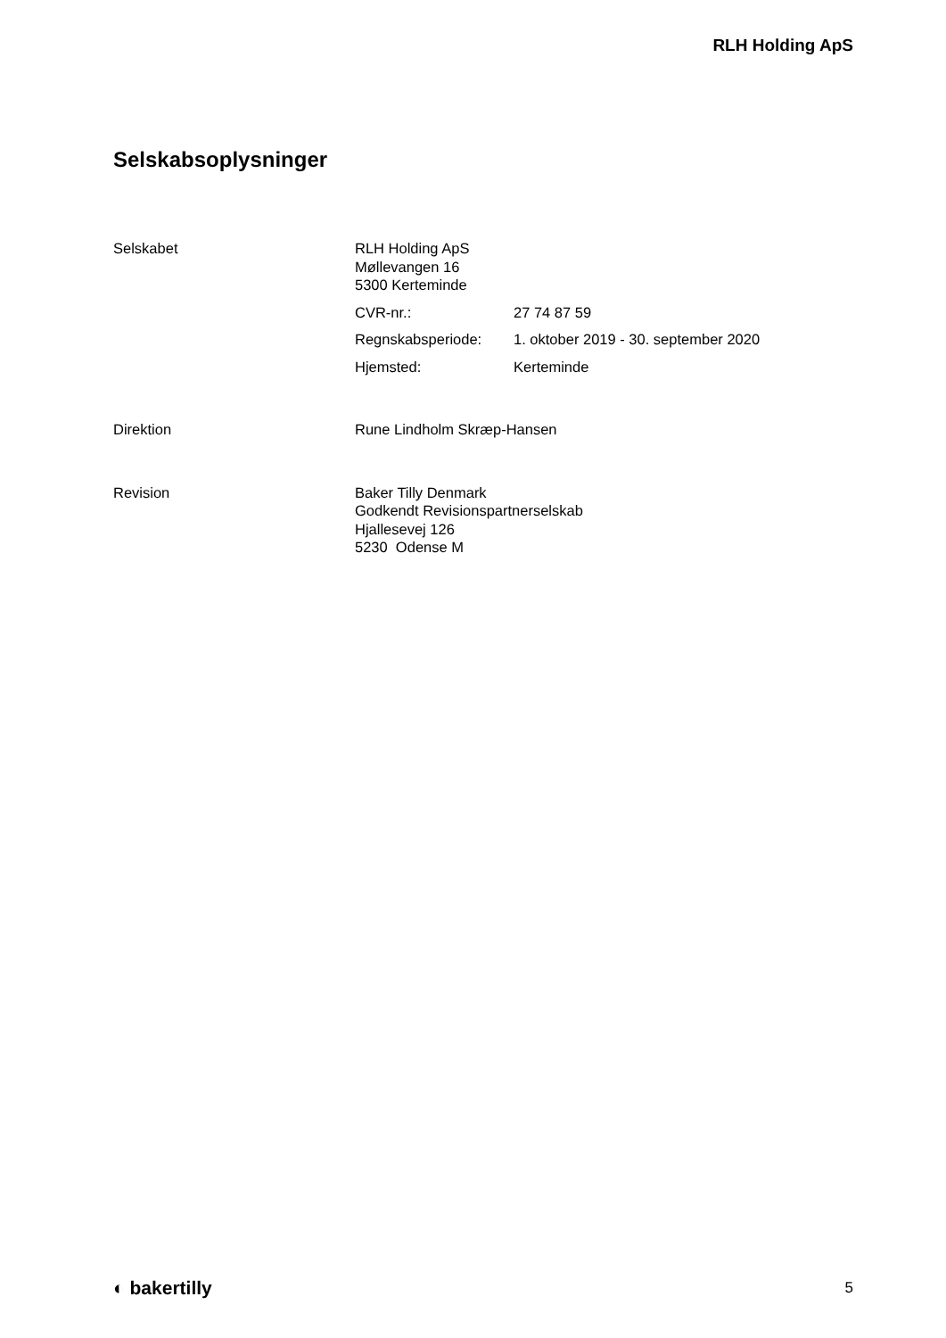RLH Holding ApS
Selskabsoplysninger
Selskabet RLH Holding ApS
Møllevangen 16
5300 Kerteminde
CVR-nr.: 27 74 87 59
Regnskabsperiode: 1. oktober 2019 - 30. september 2020
Hjemsted: Kerteminde
Direktion Rune Lindholm Skræp-Hansen
Revision Baker Tilly Denmark
Godkendt Revisionspartnerselskab
Hjallesevej 126
5230 Odense M
◐ bakertilly
5